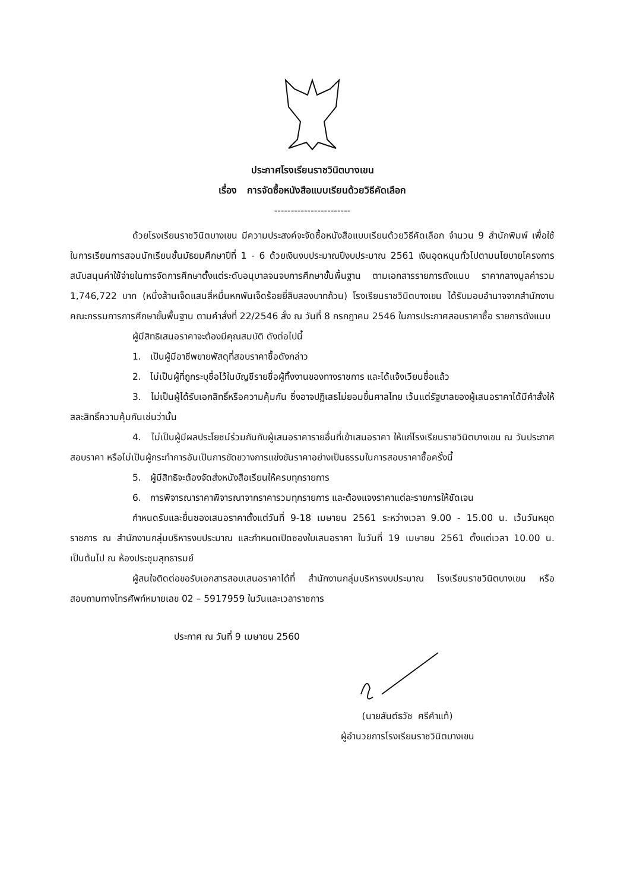ประกาศโรงเรียนราชวินิตบางเขน
เรื่อง การจัดซื้อหนังสือแบบเรียนด้วยวิธีคัดเลือก
-----------------------
ด้วยโรงเรียนราชวินิตบางเขน มีความประสงค์จะจัดซื้อหนังสือแบบเรียนด้วยวิธีคัดเลือก จำนวน 9 สำนักพิมพ์ เพื่อใช้ในการเรียนการสอนนักเรียนชั้นมัธยมศึกษาปีที่ 1 - 6 ด้วยเงินงบประมาณปีงบประมาณ 2561 เงินอุดหนุนทั่วไปตามนโยบายโครงการสนับสนุนค่าใช้จ่ายในการจัดการศึกษาตั้งแต่ระดับอนุบาลจนจบการศึกษาขั้นพื้นฐาน ตามเอกสารรายการดังแนบ ราคากลางมูลค่ารวม 1,746,722 บาท (หนึ่งล้านเจ็ดแสนสี่หมื่นหกพันเจ็ดร้อยยี่สิบสองบาทถ้วน) โรงเรียนราชวินิตบางเขน ได้รับมอบอำนาจจากสำนักงานคณะกรรมการการศึกษาขั้นพื้นฐาน ตามคำสั่งที่ 22/2546 สั่ง ณ วันที่ 8 กรกฎาคม 2546 ในการประกาศสอบราคาซื้อ รายการดังแนบ
ผู้มีสิทธิเสนอราคาจะต้องมีคุณสมบัติ ดังต่อไปนี้
1. เป็นผู้มีอาชีพขายพัสดุที่สอบราคาซื้อดังกล่าว
2. ไม่เป็นผู้ที่ถูกระบุชื่อไว้ในบัญชีรายชื่อผู้ทิ้งงานของทางราชการ และได้แจ้งเวียนชื่อแล้ว
3. ไม่เป็นผู้ได้รับเอกสิทธิ์หรือความคุ้มกัน ซึ่งอาจปฏิเสธไม่ยอมขึ้นศาลไทย เว้นแต่รัฐบาลของผู้เสนอราคาได้มีคำสั่งให้สละสิทธิ์ความคุ้มกันเช่นว่านั้น
4. ไม่เป็นผู้มีผลประโยชน์ร่วมกันกับผู้เสนอราคารายอื่นที่เข้าเสนอราคา ให้แก่โรงเรียนราชวินิตบางเขน ณ วันประกาศสอบราคา หรือไม่เป็นผู้กระทำการอันเป็นการขัดขวางการแข่งขันราคาอย่างเป็นธรรมในการสอบราคาซื้อครั้งนี้
5. ผู้มีสิทธิจะต้องจัดส่งหนังสือเรียนให้ครบทุกรายการ
6. การพิจารณาราคาพิจารณาจากราคารวมทุกรายการ และต้องแจงราคาแต่ละรายการให้ชัดเจน
กำหนดรับและยื่นซองเสนอราคาตั้งแต่วันที่ 9-18 เมษายน 2561 ระหว่างเวลา 9.00 - 15.00 น. เว้นวันหยุดราชการ ณ สำนักงานกลุ่มบริหารงบประมาณ และกำหนดเปิดซองใบเสนอราคา ในวันที่ 19 เมษายน 2561 ตั้งแต่เวลา 10.00 น. เป็นต้นไป ณ ห้องประชุมสุทธารมย์
ผู้สนใจติดต่อขอรับเอกสารสอบเสนอราคาได้ที่ สำนักงานกลุ่มบริหารงบประมาณ โรงเรียนราชวินิตบางเขน หรือสอบถามทางโทรศัพท์หมายเลข 02 – 5917959 ในวันและเวลาราชการ
ประกาศ ณ วันที่ 9 เมษายน 2560
(นายสันต์ธวัช ศรีคำแท้)
ผู้อำนวยการโรงเรียนราชวินิตบางเขน